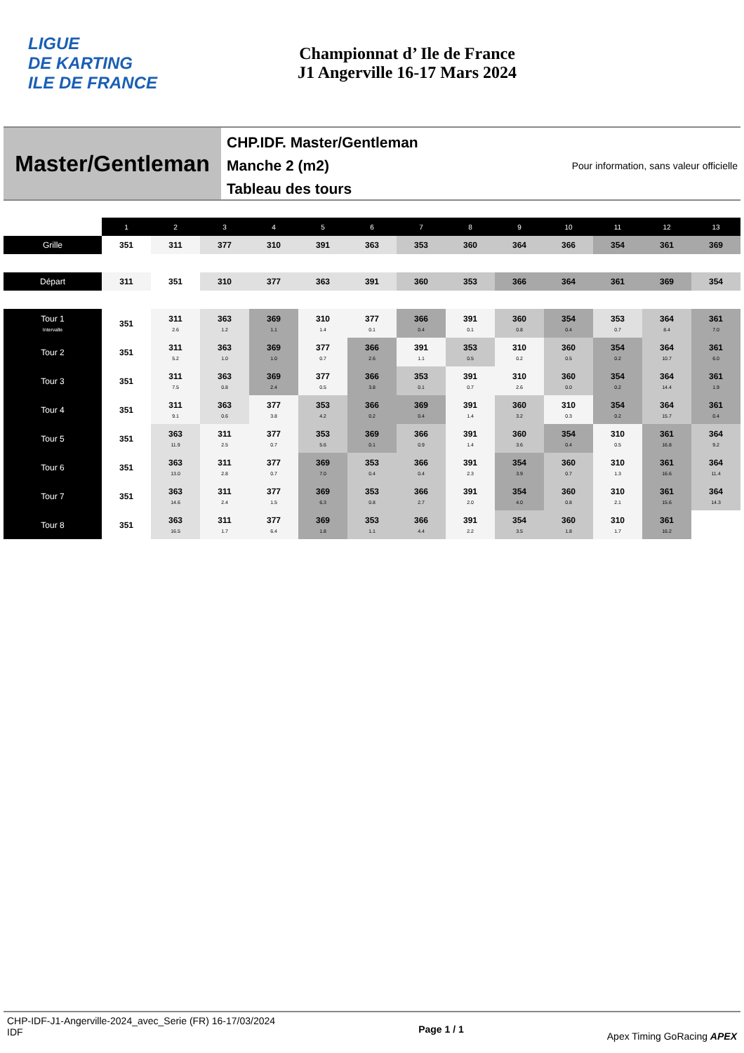LIGUE
DE KARTING
ILE DE FRANCE
Championnat d’ Ile de France
J1 Angerville 16-17 Mars 2024
Master/Gentleman
CHP.IDF. Master/Gentleman
Manche 2 (m2)
Tableau des tours
Pour information, sans valeur officielle
| | 1 | 2 | 3 | 4 | 5 | 6 | 7 | 8 | 9 | 10 | 11 | 12 | 13 |
| Grille | 351 | 311 | 377 | 310 | 391 | 363 | 353 | 360 | 364 | 366 | 354 | 361 | 369 |
| Départ | 311 | 351 | 310 | 377 | 363 | 391 | 360 | 353 | 366 | 364 | 361 | 369 | 354 |
| Tour 1 Intervalle | 351 | 311 2.6 | 363 1.2 | 369 1.1 | 310 1.4 | 377 0.1 | 366 0.4 | 391 0.1 | 360 0.8 | 354 0.4 | 353 0.7 | 364 8.4 | 361 7.0 |
| Tour 2 | 351 | 311 5.2 | 363 1.0 | 369 1.0 | 377 0.7 | 366 2.6 | 391 1.1 | 353 0.5 | 310 0.2 | 360 0.5 | 354 0.2 | 364 10.7 | 361 6.0 |
| Tour 3 | 351 | 311 7.5 | 363 0.8 | 369 2.4 | 377 0.5 | 366 3.8 | 353 0.1 | 391 0.7 | 310 2.6 | 360 0.0 | 354 0.2 | 364 14.4 | 361 1.9 |
| Tour 4 | 351 | 311 9.1 | 363 0.6 | 377 3.8 | 353 4.2 | 366 0.2 | 369 0.4 | 391 1.4 | 360 3.2 | 310 0.3 | 354 0.2 | 364 15.7 | 361 0.4 |
| Tour 5 | 351 | 363 11.9 | 311 2.5 | 377 0.7 | 353 5.6 | 369 0.1 | 366 0.9 | 391 1.4 | 360 3.6 | 354 0.4 | 310 0.5 | 361 16.8 | 364 9.2 |
| Tour 6 | 351 | 363 13.0 | 311 2.8 | 377 0.7 | 369 7.0 | 353 0.4 | 366 0.4 | 391 2.3 | 354 3.9 | 360 0.7 | 310 1.3 | 361 16.6 | 364 11.4 |
| Tour 7 | 351 | 363 14.6 | 311 2.4 | 377 1.5 | 369 6.3 | 353 0.8 | 366 2.7 | 391 2.0 | 354 4.0 | 360 0.8 | 310 2.1 | 361 15.6 | 364 14.3 |
| Tour 8 | 351 | 363 16.5 | 311 1.7 | 377 6.4 | 369 1.8 | 353 1.1 | 366 4.4 | 391 2.2 | 354 3.5 | 360 1.8 | 310 1.7 | 361 16.2 | |
CHP-IDF-J1-Angerville-2024_avec_Serie (FR) 16-17/03/2024
IDF
Page 1 / 1
Apex Timing GoRacing APEX